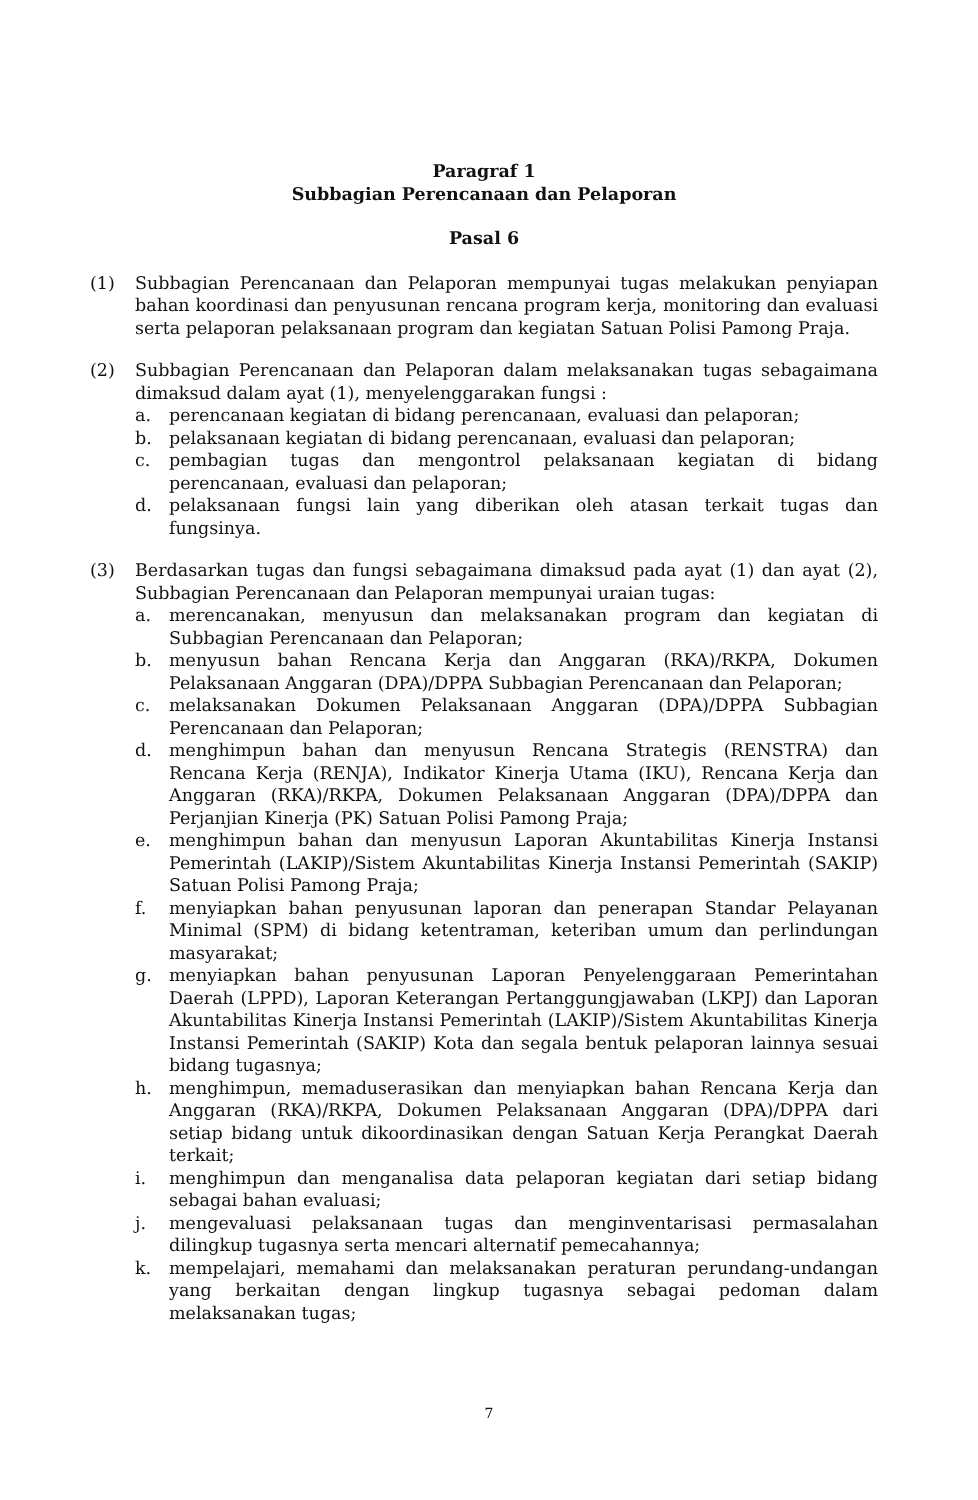Paragraf 1
Subbagian Perencanaan dan Pelaporan
Pasal 6
(1) Subbagian Perencanaan dan Pelaporan mempunyai tugas melakukan penyiapan bahan koordinasi dan penyusunan rencana program kerja, monitoring dan evaluasi serta pelaporan pelaksanaan program dan kegiatan Satuan Polisi Pamong Praja.
(2) Subbagian Perencanaan dan Pelaporan dalam melaksanakan tugas sebagaimana dimaksud dalam ayat (1), menyelenggarakan fungsi :
a. perencanaan kegiatan di bidang perencanaan, evaluasi dan pelaporan;
b. pelaksanaan kegiatan di bidang perencanaan, evaluasi dan pelaporan;
c. pembagian tugas dan mengontrol pelaksanaan kegiatan di bidang perencanaan, evaluasi dan pelaporan;
d. pelaksanaan fungsi lain yang diberikan oleh atasan terkait tugas dan fungsinya.
(3) Berdasarkan tugas dan fungsi sebagaimana dimaksud pada ayat (1) dan ayat (2), Subbagian Perencanaan dan Pelaporan mempunyai uraian tugas:
a. merencanakan, menyusun dan melaksanakan program dan kegiatan di Subbagian Perencanaan dan Pelaporan;
b. menyusun bahan Rencana Kerja dan Anggaran (RKA)/RKPA, Dokumen Pelaksanaan Anggaran (DPA)/DPPA Subbagian Perencanaan dan Pelaporan;
c. melaksanakan Dokumen Pelaksanaan Anggaran (DPA)/DPPA Subbagian Perencanaan dan Pelaporan;
d. menghimpun bahan dan menyusun Rencana Strategis (RENSTRA) dan Rencana Kerja (RENJA), Indikator Kinerja Utama (IKU), Rencana Kerja dan Anggaran (RKA)/RKPA, Dokumen Pelaksanaan Anggaran (DPA)/DPPA dan Perjanjian Kinerja (PK) Satuan Polisi Pamong Praja;
e. menghimpun bahan dan menyusun Laporan Akuntabilitas Kinerja Instansi Pemerintah (LAKIP)/Sistem Akuntabilitas Kinerja Instansi Pemerintah (SAKIP) Satuan Polisi Pamong Praja;
f. menyiapkan bahan penyusunan laporan dan penerapan Standar Pelayanan Minimal (SPM) di bidang ketentraman, keteriban umum dan perlindungan masyarakat;
g. menyiapkan bahan penyusunan Laporan Penyelenggaraan Pemerintahan Daerah (LPPD), Laporan Keterangan Pertanggungjawaban (LKPJ) dan Laporan Akuntabilitas Kinerja Instansi Pemerintah (LAKIP)/Sistem Akuntabilitas Kinerja Instansi Pemerintah (SAKIP) Kota dan segala bentuk pelaporan lainnya sesuai bidang tugasnya;
h. menghimpun, memaduserasikan dan menyiapkan bahan Rencana Kerja dan Anggaran (RKA)/RKPA, Dokumen Pelaksanaan Anggaran (DPA)/DPPA dari setiap bidang untuk dikoordinasikan dengan Satuan Kerja Perangkat Daerah terkait;
i. menghimpun dan menganalisa data pelaporan kegiatan dari setiap bidang sebagai bahan evaluasi;
j. mengevaluasi pelaksanaan tugas dan menginventarisasi permasalahan dilingkup tugasnya serta mencari alternatif pemecahannya;
k. mempelajari, memahami dan melaksanakan peraturan perundang-undangan yang berkaitan dengan lingkup tugasnya sebagai pedoman dalam melaksanakan tugas;
7